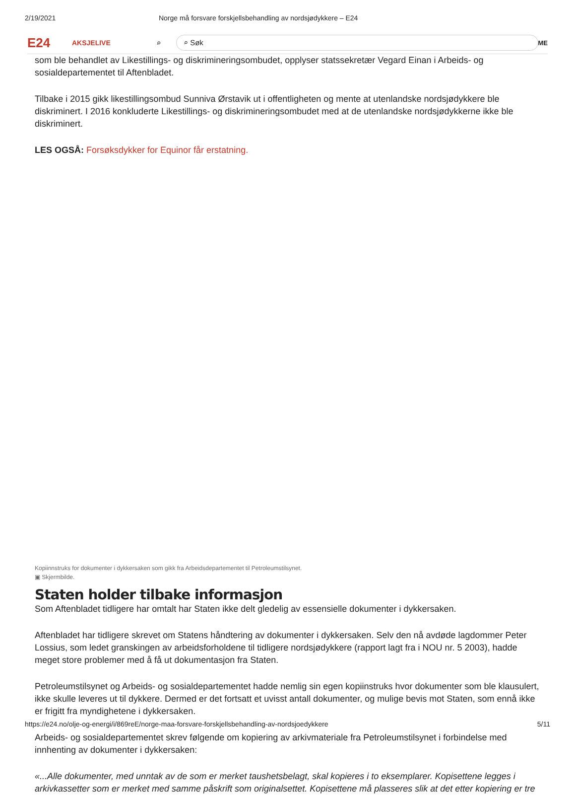2/19/2021 Norge må forsvare forskjellsbehandling av nordsjødykkere – E24
E24 AKSJELIVE ⌕ ⌕ Søk ME
som ble behandlet av Likestillings- og diskrimineringsombudet, opplyser statssekretær Vegard Einan i Arbeids- og sosialdepartementet til Aftenbladet.
Tilbake i 2015 gikk likestillingsombud Sunniva Ørstavik ut i offentligheten og mente at utenlandske nordsjødykkere ble diskriminert. I 2016 konkluderte Likestillings- og diskrimineringsombudet med at de utenlandske nordsjødykkerne ikke ble diskriminert.
LES OGSÅ: Forsøksdykker for Equinor får erstatning.
Kopiinnstruks for dokumenter i dykkersaken som gikk fra Arbeidsdepartementet til Petroleumstilsynet.
▣ Skjermbilde.
Staten holder tilbake informasjon
Som Aftenbladet tidligere har omtalt har Staten ikke delt gledelig av essensielle dokumenter i dykkersaken.
Aftenbladet har tidligere skrevet om Statens håndtering av dokumenter i dykkersaken. Selv den nå avdøde lagdommer Peter Lossius, som ledet granskingen av arbeidsforholdene til tidligere nordsjødykkere (rapport lagt fra i NOU nr. 5 2003), hadde meget store problemer med å få ut dokumentasjon fra Staten.
Petroleumstilsynet og Arbeids- og sosialdepartementet hadde nemlig sin egen kopiinstruks hvor dokumenter som ble klausulert, ikke skulle leveres ut til dykkere. Dermed er det fortsatt et uvisst antall dokumenter, og mulige bevis mot Staten, som ennå ikke er frigitt fra myndighetene i dykkersaken.
Arbeids- og sosialdepartementet skrev følgende om kopiering av arkivmateriale fra Petroleumstilsynet i forbindelse med innhenting av dokumenter i dykkersaken:
«...Alle dokumenter, med unntak av de som er merket taushetsbelagt, skal kopieres i to eksemplarer. Kopisettene legges i arkivkassetter som er merket med samme påskrift som originalsettet. Kopisettene må plasseres slik at det etter kopiering er tre
https://e24.no/olje-og-energi/i/869reE/norge-maa-forsvare-forskjellsbehandling-av-nordsjoedykkere 5/11